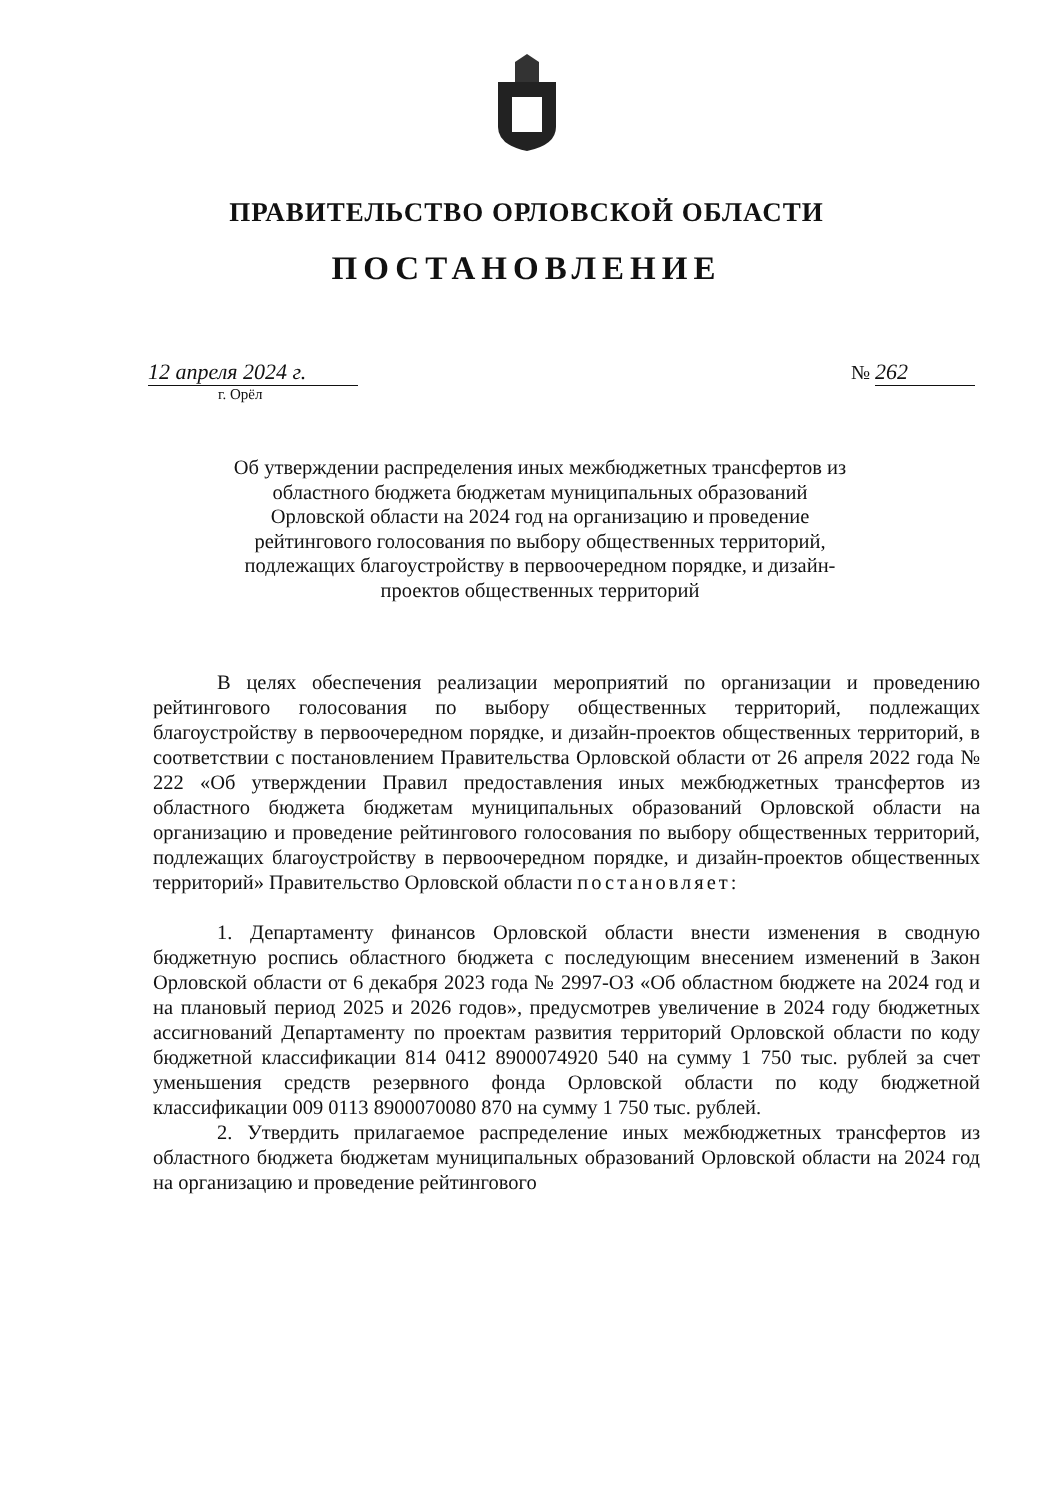ПРАВИТЕЛЬСТВО ОРЛОВСКОЙ ОБЛАСТИ
ПОСТАНОВЛЕНИЕ
12 апреля 2024 г.
г. Орёл
№ 262
Об утверждении распределения иных межбюджетных трансфертов из областного бюджета бюджетам муниципальных образований Орловской области на 2024 год на организацию и проведение рейтингового голосования по выбору общественных территорий, подлежащих благоустройству в первоочередном порядке, и дизайн-проектов общественных территорий
В целях обеспечения реализации мероприятий по организации и проведению рейтингового голосования по выбору общественных территорий, подлежащих благоустройству в первоочередном порядке, и дизайн-проектов общественных территорий, в соответствии с постановлением Правительства Орловской области от 26 апреля 2022 года № 222 «Об утверждении Правил предоставления иных межбюджетных трансфертов из областного бюджета бюджетам муниципальных образований Орловской области на организацию и проведение рейтингового голосования по выбору общественных территорий, подлежащих благоустройству в первоочередном порядке, и дизайн-проектов общественных территорий» Правительство Орловской области постановляет:
1. Департаменту финансов Орловской области внести изменения в сводную бюджетную роспись областного бюджета с последующим внесением изменений в Закон Орловской области от 6 декабря 2023 года № 2997-ОЗ «Об областном бюджете на 2024 год и на плановый период 2025 и 2026 годов», предусмотрев увеличение в 2024 году бюджетных ассигнований Департаменту по проектам развития территорий Орловской области по коду бюджетной классификации 814 0412 8900074920 540 на сумму 1 750 тыс. рублей за счет уменьшения средств резервного фонда Орловской области по коду бюджетной классификации 009 0113 8900070080 870 на сумму 1 750 тыс. рублей.
2. Утвердить прилагаемое распределение иных межбюджетных трансфертов из областного бюджета бюджетам муниципальных образований Орловской области на 2024 год на организацию и проведение рейтингового